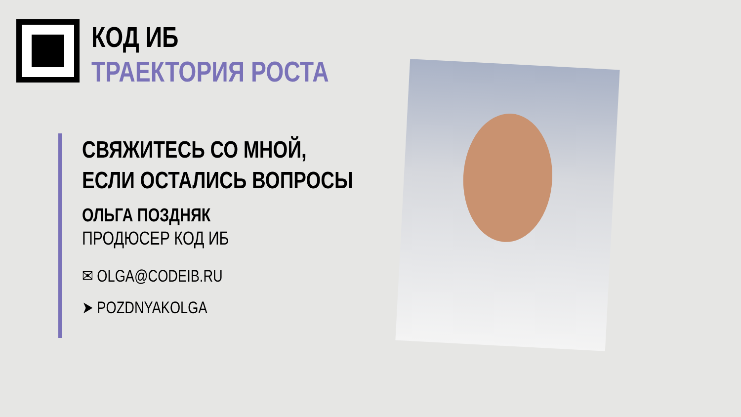КОД ИБ
ТРАЕКТОРИЯ РОСТА
СВЯЖИТЕСЬ СО МНОЙ,
ЕСЛИ ОСТАЛИСЬ ВОПРОСЫ
ОЛЬГА ПОЗДНЯК
ПРОДЮСЕР КОД ИБ
✉ OLGA@CODEIB.RU
➤ POZDNYAKOLGA